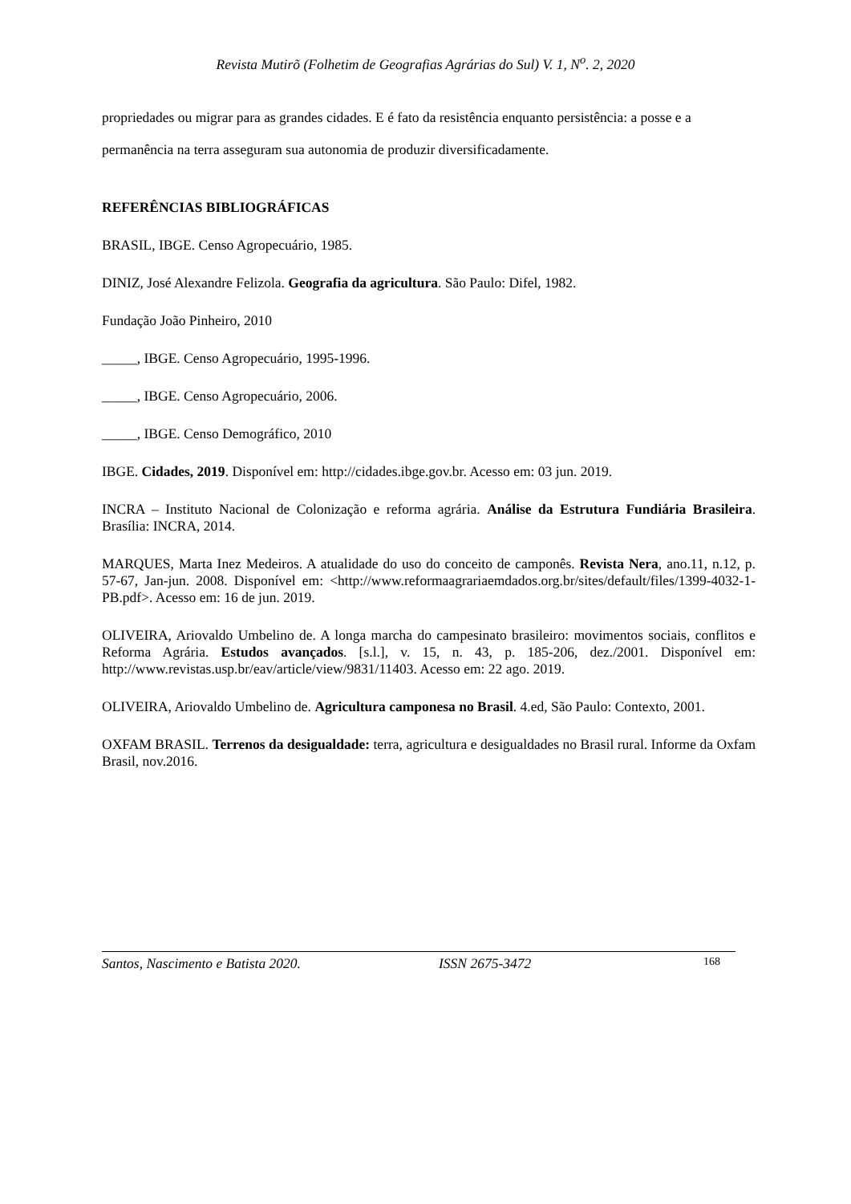Revista Mutirõ (Folhetim de Geografias Agrárias do Sul) V. 1, N<sup>o</sup>. 2, 2020
propriedades ou migrar para as grandes cidades. E é fato da resistência enquanto persistência: a posse e a permanência na terra asseguram sua autonomia de produzir diversificadamente.
REFERÊNCIAS BIBLIOGRÁFICAS
BRASIL, IBGE. Censo Agropecuário, 1985.
DINIZ, José Alexandre Felizola. Geografia da agricultura. São Paulo: Difel, 1982.
Fundação João Pinheiro, 2010
_____, IBGE. Censo Agropecuário, 1995-1996.
_____, IBGE. Censo Agropecuário, 2006.
_____, IBGE. Censo Demográfico, 2010
IBGE. Cidades, 2019. Disponível em: http://cidades.ibge.gov.br. Acesso em: 03 jun. 2019.
INCRA – Instituto Nacional de Colonização e reforma agrária. Análise da Estrutura Fundiária Brasileira. Brasília: INCRA, 2014.
MARQUES, Marta Inez Medeiros. A atualidade do uso do conceito de camponês. Revista Nera, ano.11, n.12, p. 57-67, Jan-jun. 2008. Disponível em: <http://www.reformaagrariaemdados.org.br/sites/default/files/1399-4032-1-PB.pdf>. Acesso em: 16 de jun. 2019.
OLIVEIRA, Ariovaldo Umbelino de. A longa marcha do campesinato brasileiro: movimentos sociais, conflitos e Reforma Agrária. Estudos avançados. [s.l.], v. 15, n. 43, p. 185-206, dez./2001. Disponível em: http://www.revistas.usp.br/eav/article/view/9831/11403. Acesso em: 22 ago. 2019.
OLIVEIRA, Ariovaldo Umbelino de. Agricultura camponesa no Brasil. 4.ed, São Paulo: Contexto, 2001.
OXFAM BRASIL. Terrenos da desigualdade: terra, agricultura e desigualdades no Brasil rural. Informe da Oxfam Brasil, nov.2016.
Santos, Nascimento e Batista 2020. ISSN 2675-3472 168